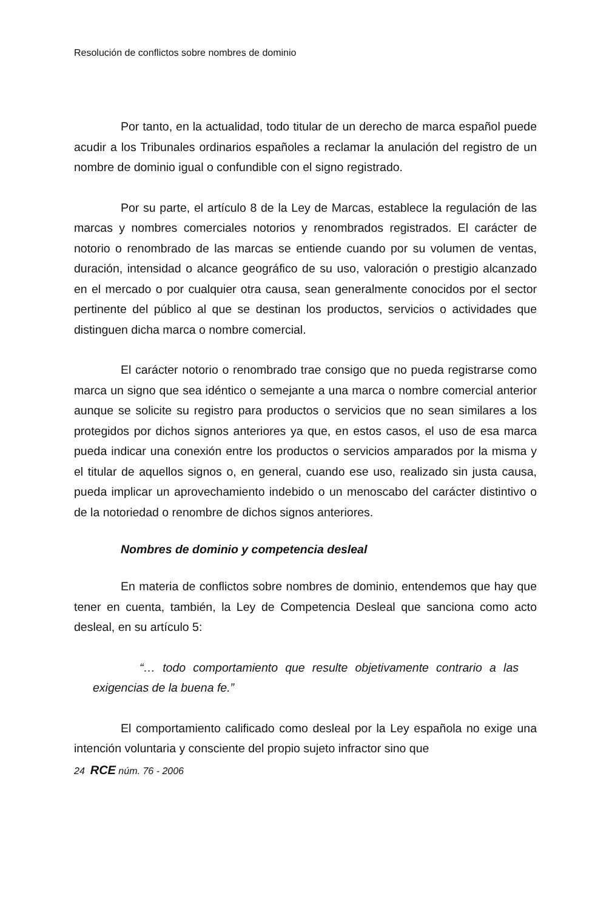Resolución de conflictos sobre nombres de dominio
Por tanto, en la actualidad, todo titular de un derecho de marca español puede acudir a los Tribunales ordinarios españoles a reclamar la anulación del registro de un nombre de dominio igual o confundible con el signo registrado.
Por su parte, el artículo 8 de la Ley de Marcas, establece la regulación de las marcas y nombres comerciales notorios y renombrados registrados. El carácter de notorio o renombrado de las marcas se entiende cuando por su volumen de ventas, duración, intensidad o alcance geográfico de su uso, valoración o prestigio alcanzado en el mercado o por cualquier otra causa, sean generalmente conocidos por el sector pertinente del público al que se destinan los productos, servicios o actividades que distinguen dicha marca o nombre comercial.
El carácter notorio o renombrado trae consigo que no pueda registrarse como marca un signo que sea idéntico o semejante a una marca o nombre comercial anterior aunque se solicite su registro para productos o servicios que no sean similares a los protegidos por dichos signos anteriores ya que, en estos casos, el uso de esa marca pueda indicar una conexión entre los productos o servicios amparados por la misma y el titular de aquellos signos o, en general, cuando ese uso, realizado sin justa causa, pueda implicar un aprovechamiento indebido o un menoscabo del carácter distintivo o de la notoriedad o renombre de dichos signos anteriores.
Nombres de dominio y competencia desleal
En materia de conflictos sobre nombres de dominio, entendemos que hay que tener en cuenta, también, la Ley de Competencia Desleal que sanciona como acto desleal, en su artículo 5:
“… todo comportamiento que resulte objetivamente contrario a las exigencias de la buena fe.”
El comportamiento calificado como desleal por la Ley española no exige una intención voluntaria y consciente del propio sujeto infractor sino que
24 RCE núm. 76 - 2006